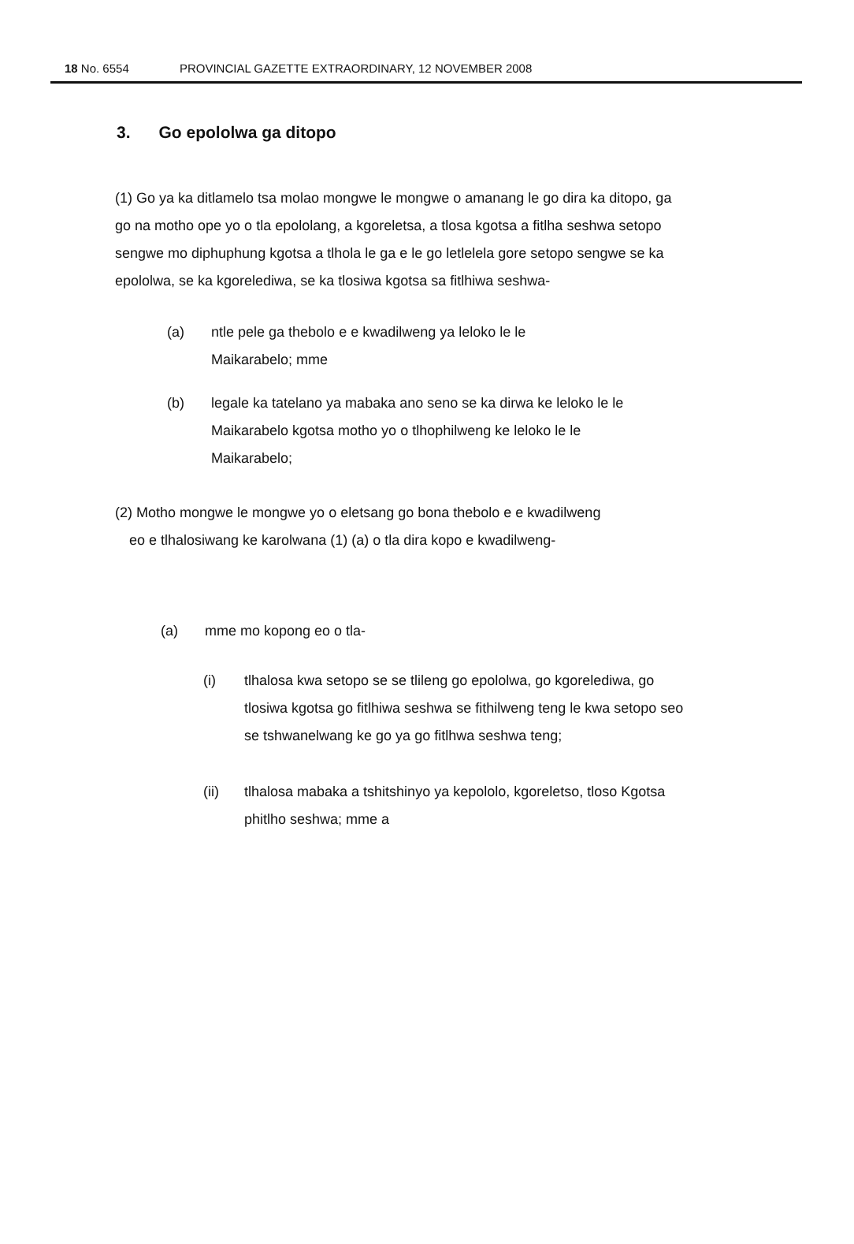18 No. 6554 PROVINCIAL GAZETTE EXTRAORDINARY, 12 NOVEMBER 2008
3. Go epololwa ga ditopo
(1) Go ya ka ditlamelo tsa molao mongwe le mongwe o amanang le go dira ka ditopo, ga go na motho ope yo o tla epololang, a kgoreletsa, a tlosa kgotsa a fitlha seshwa setopo sengwe mo diphuphung kgotsa a tlhola le ga e le go letlelela gore setopo sengwe se ka epololwa, se ka kgorelediwa, se ka tlosiwa kgotsa sa fitlhiwa seshwa-
(a) ntle pele ga thebolo e e kwadilweng ya leloko le le Maikarabelo; mme
(b) legale ka tatelano ya mabaka ano seno se ka dirwa ke leloko le le Maikarabelo kgotsa motho yo o tlhophilweng ke leloko le le Maikarabelo;
(2) Motho mongwe le mongwe yo o eletsang go bona thebolo e e kwadilweng
eo e tlhalosiwang ke karolwana (1) (a) o tla dira kopo e kwadilweng-
(a) mme mo kopong eo o tla-
(i) tlhalosa kwa setopo se se tlileng go epololwa, go kgorelediwa, go tlosiwa kgotsa go fitlhiwa seshwa se fithilweng teng le kwa setopo seo se tshwanelwang ke go ya go fitlhwa seshwa teng;
(ii) tlhalosa mabaka a tshitshinyo ya kepololo, kgoreletso, tloso Kgotsa phitlho seshwa; mme a